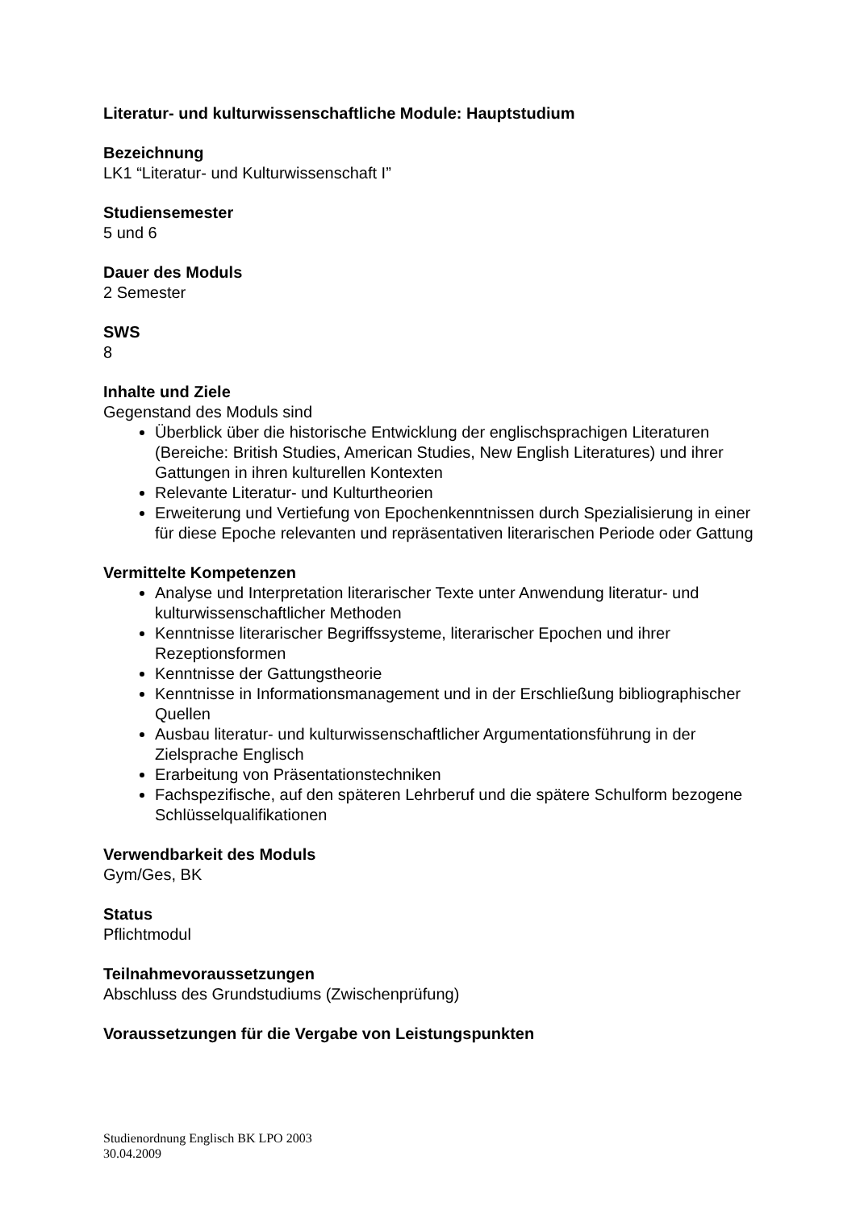Literatur- und kulturwissenschaftliche Module: Hauptstudium
Bezeichnung
LK1 “Literatur- und Kulturwissenschaft I”
Studiensemester
5 und 6
Dauer des Moduls
2 Semester
SWS
8
Inhalte und Ziele
Gegenstand des Moduls sind
Überblick über die historische Entwicklung der englischsprachigen Literaturen (Bereiche: British Studies, American Studies, New English Literatures) und ihrer Gattungen in ihren kulturellen Kontexten
Relevante Literatur- und Kulturtheorien
Erweiterung und Vertiefung von Epochenkenntnissen durch Spezialisierung in einer für diese Epoche relevanten und repräsentativen literarischen Periode oder Gattung
Vermittelte Kompetenzen
Analyse und Interpretation literarischer Texte unter Anwendung literatur- und kulturwissenschaftlicher Methoden
Kenntnisse literarischer Begriffssysteme, literarischer Epochen und ihrer Rezeptionsformen
Kenntnisse der Gattungstheorie
Kenntnisse in Informationsmanagement und in der Erschließung bibliographischer Quellen
Ausbau literatur- und kulturwissenschaftlicher Argumentationsführung in der Zielsprache Englisch
Erarbeitung von Präsentationstechniken
Fachspezifische, auf den späteren Lehrberuf und die spätere Schulform bezogene Schlüsselqualifikationen
Verwendbarkeit des Moduls
Gym/Ges, BK
Status
Pflichtmodul
Teilnahmevoraussetzungen
Abschluss des Grundstudiums (Zwischenprüfung)
Voraussetzungen für die Vergabe von Leistungspunkten
Studienordnung Englisch BK LPO 2003
30.04.2009